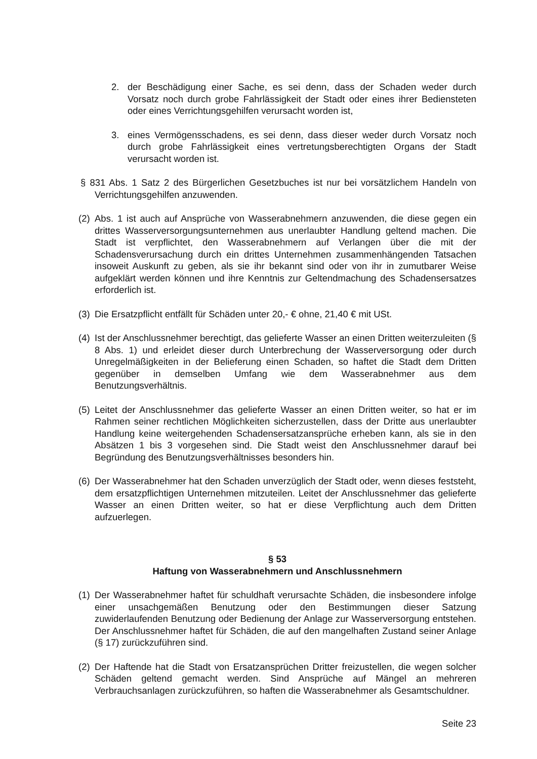2. der Beschädigung einer Sache, es sei denn, dass der Schaden weder durch Vorsatz noch durch grobe Fahrlässigkeit der Stadt oder eines ihrer Bediensteten oder eines Verrichtungsgehilfen verursacht worden ist,
3. eines Vermögensschadens, es sei denn, dass dieser weder durch Vorsatz noch durch grobe Fahrlässigkeit eines vertretungsberechtigten Organs der Stadt verursacht worden ist.
§ 831 Abs. 1 Satz 2 des Bürgerlichen Gesetzbuches ist nur bei vorsätzlichem Handeln von Verrichtungsgehilfen anzuwenden.
(2) Abs. 1 ist auch auf Ansprüche von Wasserabnehmern anzuwenden, die diese gegen ein drittes Wasserversorgungsunternehmen aus unerlaubter Handlung geltend machen. Die Stadt ist verpflichtet, den Wasserabnehmern auf Verlangen über die mit der Schadensverursachung durch ein drittes Unternehmen zusammenhängenden Tatsachen insoweit Auskunft zu geben, als sie ihr bekannt sind oder von ihr in zumutbarer Weise aufgeklärt werden können und ihre Kenntnis zur Geltendmachung des Schadensersatzes erforderlich ist.
(3) Die Ersatzpflicht entfällt für Schäden unter 20,- € ohne, 21,40 € mit USt.
(4) Ist der Anschlussnehmer berechtigt, das gelieferte Wasser an einen Dritten weiterzuleiten (§ 8 Abs. 1) und erleidet dieser durch Unterbrechung der Wasserversorgung oder durch Unregelmäßigkeiten in der Belieferung einen Schaden, so haftet die Stadt dem Dritten gegenüber in demselben Umfang wie dem Wasserabnehmer aus dem Benutzungsverhältnis.
(5) Leitet der Anschlussnehmer das gelieferte Wasser an einen Dritten weiter, so hat er im Rahmen seiner rechtlichen Möglichkeiten sicherzustellen, dass der Dritte aus unerlaubter Handlung keine weitergehenden Schadensersatzansprüche erheben kann, als sie in den Absätzen 1 bis 3 vorgesehen sind. Die Stadt weist den Anschlussnehmer darauf bei Begründung des Benutzungsverhältnisses besonders hin.
(6) Der Wasserabnehmer hat den Schaden unverzüglich der Stadt oder, wenn dieses feststeht, dem ersatzpflichtigen Unternehmen mitzuteilen. Leitet der Anschlussnehmer das gelieferte Wasser an einen Dritten weiter, so hat er diese Verpflichtung auch dem Dritten aufzuerlegen.
§ 53
Haftung von Wasserabnehmern und Anschlussnehmern
(1) Der Wasserabnehmer haftet für schuldhaft verursachte Schäden, die insbesondere infolge einer unsachgemäßen Benutzung oder den Bestimmungen dieser Satzung zuwiderlaufenden Benutzung oder Bedienung der Anlage zur Wasserversorgung entstehen. Der Anschlussnehmer haftet für Schäden, die auf den mangelhaften Zustand seiner Anlage (§ 17) zurückzuführen sind.
(2) Der Haftende hat die Stadt von Ersatzansprüchen Dritter freizustellen, die wegen solcher Schäden geltend gemacht werden. Sind Ansprüche auf Mängel an mehreren Verbrauchsanlagen zurückzuführen, so haften die Wasserabnehmer als Gesamtschuldner.
Seite 23